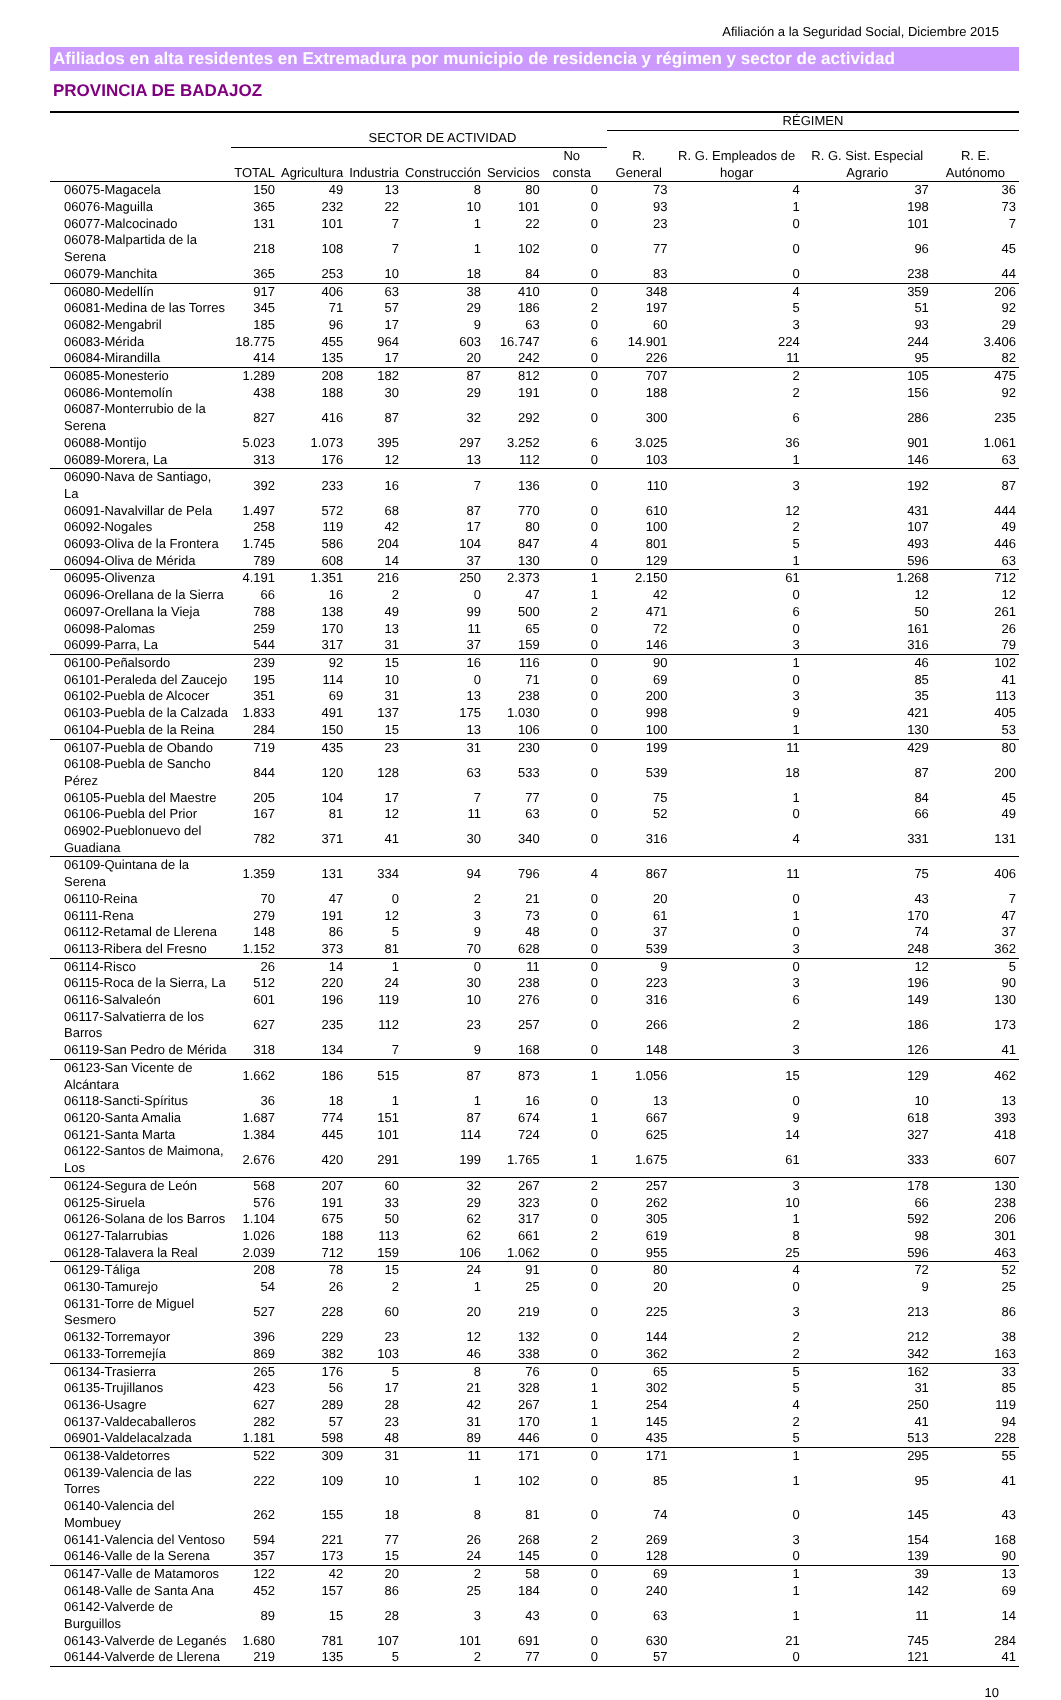Afiliación a la Seguridad Social, Diciembre 2015
Afiliados en alta residentes en Extremadura por municipio de residencia y régimen y sector de actividad
PROVINCIA DE BADAJOZ
| | | | | | | | | RÉGIMEN | | | |
| --- | --- | --- | --- | --- | --- | --- | --- | --- | --- | --- | --- |
| | | SECTOR DE ACTIVIDAD | | | | | | R. General | R. G. Empleados de hogar | R. G. Sist. Especial Agrario | R. E. Autónomo |
| | TOTAL | Agricultura | Industria | Construcción | Servicios | No consta | | | | | |
| 06075-Magacela | 150 | 49 | 13 | 8 | 80 | 0 | | 73 | 4 | 37 | 36 |
| 06076-Maguilla | 365 | 232 | 22 | 10 | 101 | 0 | | 93 | 1 | 198 | 73 |
| 06077-Malcocinado | 131 | 101 | 7 | 1 | 22 | 0 | | 23 | 0 | 101 | 7 |
| 06078-Malpartida de la Serena | 218 | 108 | 7 | 1 | 102 | 0 | | 77 | 0 | 96 | 45 |
| 06079-Manchita | 365 | 253 | 10 | 18 | 84 | 0 | | 83 | 0 | 238 | 44 |
| 06080-Medellín | 917 | 406 | 63 | 38 | 410 | 0 | | 348 | 4 | 359 | 206 |
| 06081-Medina de las Torres | 345 | 71 | 57 | 29 | 186 | 2 | | 197 | 5 | 51 | 92 |
| 06082-Mengabril | 185 | 96 | 17 | 9 | 63 | 0 | | 60 | 3 | 93 | 29 |
| 06083-Mérida | 18.775 | 455 | 964 | 603 | 16.747 | 6 | | 14.901 | 224 | 244 | 3.406 |
| 06084-Mirandilla | 414 | 135 | 17 | 20 | 242 | 0 | | 226 | 11 | 95 | 82 |
| 06085-Monesterio | 1.289 | 208 | 182 | 87 | 812 | 0 | | 707 | 2 | 105 | 475 |
| 06086-Montemolín | 438 | 188 | 30 | 29 | 191 | 0 | | 188 | 2 | 156 | 92 |
| 06087-Monterrubio de la Serena | 827 | 416 | 87 | 32 | 292 | 0 | | 300 | 6 | 286 | 235 |
| 06088-Montijo | 5.023 | 1.073 | 395 | 297 | 3.252 | 6 | | 3.025 | 36 | 901 | 1.061 |
| 06089-Morera, La | 313 | 176 | 12 | 13 | 112 | 0 | | 103 | 1 | 146 | 63 |
| 06090-Nava de Santiago, La | 392 | 233 | 16 | 7 | 136 | 0 | | 110 | 3 | 192 | 87 |
| 06091-Navalvillar de Pela | 1.497 | 572 | 68 | 87 | 770 | 0 | | 610 | 12 | 431 | 444 |
| 06092-Nogales | 258 | 119 | 42 | 17 | 80 | 0 | | 100 | 2 | 107 | 49 |
| 06093-Oliva de la Frontera | 1.745 | 586 | 204 | 104 | 847 | 4 | | 801 | 5 | 493 | 446 |
| 06094-Oliva de Mérida | 789 | 608 | 14 | 37 | 130 | 0 | | 129 | 1 | 596 | 63 |
| 06095-Olivenza | 4.191 | 1.351 | 216 | 250 | 2.373 | 1 | | 2.150 | 61 | 1.268 | 712 |
| 06096-Orellana de la Sierra | 66 | 16 | 2 | 0 | 47 | 1 | | 42 | 0 | 12 | 12 |
| 06097-Orellana la Vieja | 788 | 138 | 49 | 99 | 500 | 2 | | 471 | 6 | 50 | 261 |
| 06098-Palomas | 259 | 170 | 13 | 11 | 65 | 0 | | 72 | 0 | 161 | 26 |
| 06099-Parra, La | 544 | 317 | 31 | 37 | 159 | 0 | | 146 | 3 | 316 | 79 |
| 06100-Peñalsordo | 239 | 92 | 15 | 16 | 116 | 0 | | 90 | 1 | 46 | 102 |
| 06101-Peraleda del Zaucejo | 195 | 114 | 10 | 0 | 71 | 0 | | 69 | 0 | 85 | 41 |
| 06102-Puebla de Alcocer | 351 | 69 | 31 | 13 | 238 | 0 | | 200 | 3 | 35 | 113 |
| 06103-Puebla de la Calzada | 1.833 | 491 | 137 | 175 | 1.030 | 0 | | 998 | 9 | 421 | 405 |
| 06104-Puebla de la Reina | 284 | 150 | 15 | 13 | 106 | 0 | | 100 | 1 | 130 | 53 |
| 06107-Puebla de Obando | 719 | 435 | 23 | 31 | 230 | 0 | | 199 | 11 | 429 | 80 |
| 06108-Puebla de Sancho Pérez | 844 | 120 | 128 | 63 | 533 | 0 | | 539 | 18 | 87 | 200 |
| 06105-Puebla del Maestre | 205 | 104 | 17 | 7 | 77 | 0 | | 75 | 1 | 84 | 45 |
| 06106-Puebla del Prior | 167 | 81 | 12 | 11 | 63 | 0 | | 52 | 0 | 66 | 49 |
| 06902-Pueblonuevo del Guadiana | 782 | 371 | 41 | 30 | 340 | 0 | | 316 | 4 | 331 | 131 |
| 06109-Quintana de la Serena | 1.359 | 131 | 334 | 94 | 796 | 4 | | 867 | 11 | 75 | 406 |
| 06110-Reina | 70 | 47 | 0 | 2 | 21 | 0 | | 20 | 0 | 43 | 7 |
| 06111-Rena | 279 | 191 | 12 | 3 | 73 | 0 | | 61 | 1 | 170 | 47 |
| 06112-Retamal de Llerena | 148 | 86 | 5 | 9 | 48 | 0 | | 37 | 0 | 74 | 37 |
| 06113-Ribera del Fresno | 1.152 | 373 | 81 | 70 | 628 | 0 | | 539 | 3 | 248 | 362 |
| 06114-Risco | 26 | 14 | 1 | 0 | 11 | 0 | | 9 | 0 | 12 | 5 |
| 06115-Roca de la Sierra, La | 512 | 220 | 24 | 30 | 238 | 0 | | 223 | 3 | 196 | 90 |
| 06116-Salvaleón | 601 | 196 | 119 | 10 | 276 | 0 | | 316 | 6 | 149 | 130 |
| 06117-Salvatierra de los Barros | 627 | 235 | 112 | 23 | 257 | 0 | | 266 | 2 | 186 | 173 |
| 06119-San Pedro de Mérida | 318 | 134 | 7 | 9 | 168 | 0 | | 148 | 3 | 126 | 41 |
| 06123-San Vicente de Alcántara | 1.662 | 186 | 515 | 87 | 873 | 1 | | 1.056 | 15 | 129 | 462 |
| 06118-Sancti-Spíritus | 36 | 18 | 1 | 1 | 16 | 0 | | 13 | 0 | 10 | 13 |
| 06120-Santa Amalia | 1.687 | 774 | 151 | 87 | 674 | 1 | | 667 | 9 | 618 | 393 |
| 06121-Santa Marta | 1.384 | 445 | 101 | 114 | 724 | 0 | | 625 | 14 | 327 | 418 |
| 06122-Santos de Maimona, Los | 2.676 | 420 | 291 | 199 | 1.765 | 1 | | 1.675 | 61 | 333 | 607 |
| 06124-Segura de León | 568 | 207 | 60 | 32 | 267 | 2 | | 257 | 3 | 178 | 130 |
| 06125-Siruela | 576 | 191 | 33 | 29 | 323 | 0 | | 262 | 10 | 66 | 238 |
| 06126-Solana de los Barros | 1.104 | 675 | 50 | 62 | 317 | 0 | | 305 | 1 | 592 | 206 |
| 06127-Talarrubias | 1.026 | 188 | 113 | 62 | 661 | 2 | | 619 | 8 | 98 | 301 |
| 06128-Talavera la Real | 2.039 | 712 | 159 | 106 | 1.062 | 0 | | 955 | 25 | 596 | 463 |
| 06129-Táliga | 208 | 78 | 15 | 24 | 91 | 0 | | 80 | 4 | 72 | 52 |
| 06130-Tamurejo | 54 | 26 | 2 | 1 | 25 | 0 | | 20 | 0 | 9 | 25 |
| 06131-Torre de Miguel Sesmero | 527 | 228 | 60 | 20 | 219 | 0 | | 225 | 3 | 213 | 86 |
| 06132-Torremayor | 396 | 229 | 23 | 12 | 132 | 0 | | 144 | 2 | 212 | 38 |
| 06133-Torremejía | 869 | 382 | 103 | 46 | 338 | 0 | | 362 | 2 | 342 | 163 |
| 06134-Trasierra | 265 | 176 | 5 | 8 | 76 | 0 | | 65 | 5 | 162 | 33 |
| 06135-Trujillanos | 423 | 56 | 17 | 21 | 328 | 1 | | 302 | 5 | 31 | 85 |
| 06136-Usagre | 627 | 289 | 28 | 42 | 267 | 1 | | 254 | 4 | 250 | 119 |
| 06137-Valdecaballeros | 282 | 57 | 23 | 31 | 170 | 1 | | 145 | 2 | 41 | 94 |
| 06901-Valdelacalzada | 1.181 | 598 | 48 | 89 | 446 | 0 | | 435 | 5 | 513 | 228 |
| 06138-Valdetorres | 522 | 309 | 31 | 11 | 171 | 0 | | 171 | 1 | 295 | 55 |
| 06139-Valencia de las Torres | 222 | 109 | 10 | 1 | 102 | 0 | | 85 | 1 | 95 | 41 |
| 06140-Valencia del Mombuey | 262 | 155 | 18 | 8 | 81 | 0 | | 74 | 0 | 145 | 43 |
| 06141-Valencia del Ventoso | 594 | 221 | 77 | 26 | 268 | 2 | | 269 | 3 | 154 | 168 |
| 06146-Valle de la Serena | 357 | 173 | 15 | 24 | 145 | 0 | | 128 | 0 | 139 | 90 |
| 06147-Valle de Matamoros | 122 | 42 | 20 | 2 | 58 | 0 | | 69 | 1 | 39 | 13 |
| 06148-Valle de Santa Ana | 452 | 157 | 86 | 25 | 184 | 0 | | 240 | 1 | 142 | 69 |
| 06142-Valverde de Burguillos | 89 | 15 | 28 | 3 | 43 | 0 | | 63 | 1 | 11 | 14 |
| 06143-Valverde de Leganés | 1.680 | 781 | 107 | 101 | 691 | 0 | | 630 | 21 | 745 | 284 |
| 06144-Valverde de Llerena | 219 | 135 | 5 | 2 | 77 | 0 | | 57 | 0 | 121 | 41 |
10